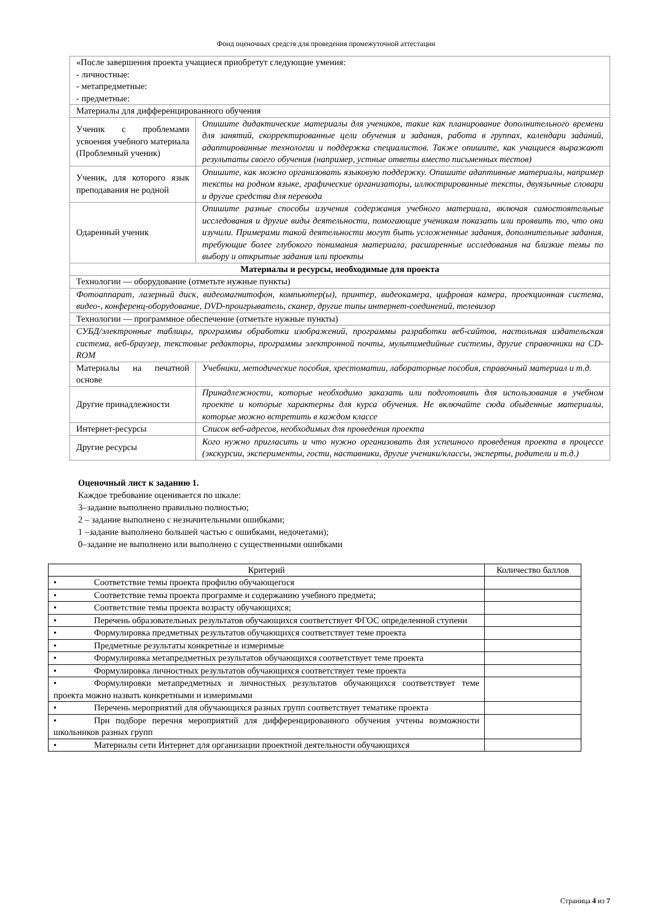Фонд оценочных средств для проведения промежуточной аттестации
| «После завершения проекта учащиеся приобретут следующие умения: - личностные: - метапредметные: - предметные: | |
| Материалы для дифференцированного обучения | |
| Ученик с проблемами усвоения учебного материала (Проблемный ученик) | Опишите дидактические материалы для учеников, такие как планирование дополнительного времени для занятий, скорректированные цели обучения и задания, работа в группах, календари заданий, адаптированные технологии и поддержка специалистов. Также опишите, как учащиеся выражают результаты своего обучения (например, устные ответы вместо письменных тестов) |
| Ученик, для которого язык преподавания не родной | Опишите, как можно организовать языковую поддержку. Опишите адаптивные материалы, например тексты на родном языке, графические организаторы, иллюстрированные тексты, двуязычные словари и другие средства для перевода |
| Одаренный ученик | Опишите разные способы изучения содержания учебного материала, включая самостоятельные исследования и другие виды деятельности, помогающие ученикам показать или проявить то, что они изучили. Примерами такой деятельности могут быть усложненные задания, дополнительные задания, требующие более глубокого понимания материала, расширенные исследования на близкие темы по выбору и открытые задания или проекты |
| Материалы и ресурсы, необходимые для проекта | |
| Технологии — оборудование (отметьте нужные пункты) | |
| Фотоаппарат, лазерный диск, видеомагнитофон, компьютер(ы), принтер, видеокамера, цифровая камера, проекционная система, видео-, конференц-оборудование, DVD-проигрыватель, сканер, другие типы интернет-соединений, телевизор | |
| Технологии — программное обеспечение (отметьте нужные пункты) | |
| СУБД/электронные таблицы, программы обработки изображений, программы разработки веб-сайтов, настольная издательская система, веб-браузер, текстовые редакторы, программы электронной почты, мультимедийные системы, другие справочники на CD-ROM | |
| Материалы на печатной основе | Учебники, методические пособия, хрестоматии, лабораторные пособия, справочный материал и т.д. |
| Другие принадлежности | Принадлежности, которые необходимо заказать или подготовить для использования в учебном проекте и которые характерны для курса обучения. Не включайте сюда обыденные материалы, которые можно встретить в каждом классе |
| Интернет-ресурсы | Список веб-адресов, необходимых для проведения проекта |
| Другие ресурсы | Кого нужно пригласить и что нужно организовать для успешного проведения проекта в процессе (экскурсии, эксперименты, гости, наставники, другие ученики/классы, эксперты, родители и т.д.) |
Оценочный лист к заданию 1.
Каждое требование оценивается по шкале:
3–задание выполнено правильно полностью;
2 – задание выполнено с незначительными ошибками;
1 –задание выполнено большей частью с ошибками, недочетами);
0–задание не выполнено или выполнено с существенными ошибками
| Критерий | Количество баллов |
| --- | --- |
| • Соответствие темы проекта профилю обучающегося | |
| • Соответствие темы проекта программе и содержанию учебного предмета; | |
| • Соответствие темы проекта возрасту обучающихся; | |
| • Перечень образовательных результатов обучающихся соответствует ФГОС определенной ступени | |
| • Формулировка предметных результатов обучающихся соответствует теме проекта | |
| • Предметные результаты конкретные и измеримые | |
| • Формулировка метапредметных результатов обучающихся соответствует теме проекта | |
| • Формулировка личностных результатов обучающихся соответствует теме проекта | |
| • Формулировки метапредметных и личностных результатов обучающихся соответствует теме проекта можно назвать конкретными и измеримыми | |
| • Перечень мероприятий для обучающихся разных групп соответствует тематике проекта | |
| • При подборе перечня мероприятий для дифференцированного обучения учтены возможности школьников разных групп | |
| • Материалы сети Интернет для организации проектной деятельности обучающихся | |
Страница 4 из 7